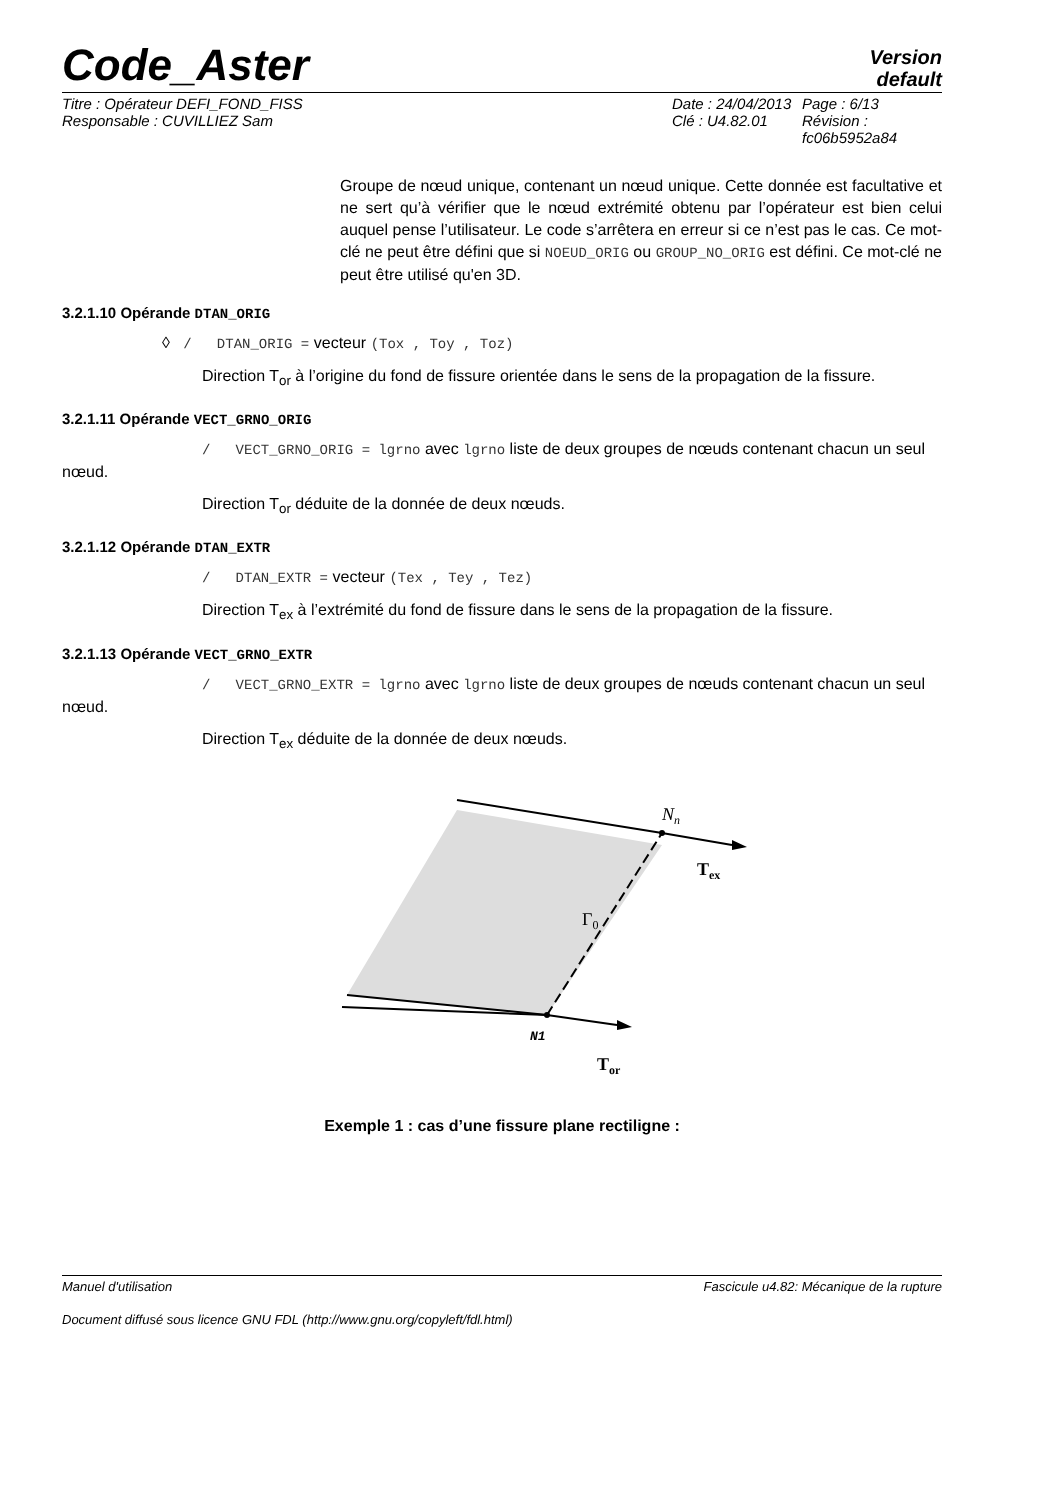Code_Aster
Version
default
Titre : Opérateur DEFI_FOND_FISS
Responsable : CUVILLIEZ Sam
Date : 24/04/2013
Clé : U4.82.01
Page : 6/13
Révision :
fc06b5952a84
Groupe de nœud unique, contenant un nœud unique. Cette donnée est facultative et ne sert qu’à vérifier que le nœud extrémité obtenu par l’opérateur est bien celui auquel pense l’utilisateur. Le code s’arrêtera en erreur si ce n’est pas le cas. Ce mot-clé ne peut être défini que si NOEUD_ORIG ou GROUP_NO_ORIG est défini. Ce mot-clé ne peut être utilisé qu'en 3D.
3.2.1.10 Opérande DTAN_ORIG
◊ / DTAN_ORIG = vecteur (Tox , Toy , Toz)
Direction T<sub>or</sub> à l’origine du fond de fissure orientée dans le sens de la propagation de la fissure.
3.2.1.11 Opérande VECT_GRNO_ORIG
/ VECT_GRNO_ORIG = lgrno avec lgrno liste de deux groupes de nœuds contenant chacun un seul nœud.
Direction T<sub>or</sub> déduite de la donnée de deux nœuds.
3.2.1.12 Opérande DTAN_EXTR
/ DTAN_EXTR = vecteur (Tex , Tey , Tez)
Direction T<sub>ex</sub> à l’extrémité du fond de fissure dans le sens de la propagation de la fissure.
3.2.1.13 Opérande VECT_GRNO_EXTR
/ VECT_GRNO_EXTR = lgrno avec lgrno liste de deux groupes de nœuds contenant chacun un seul nœud.
Direction T<sub>ex</sub> déduite de la donnée de deux nœuds.
Nn
Tex
Γ0
N1
Tor
Exemple 1 : cas d’une fissure plane rectiligne :
Manuel d'utilisation Fascicule u4.82: Mécanique de la rupture
Document diffusé sous licence GNU FDL (http://www.gnu.org/copyleft/fdl.html)